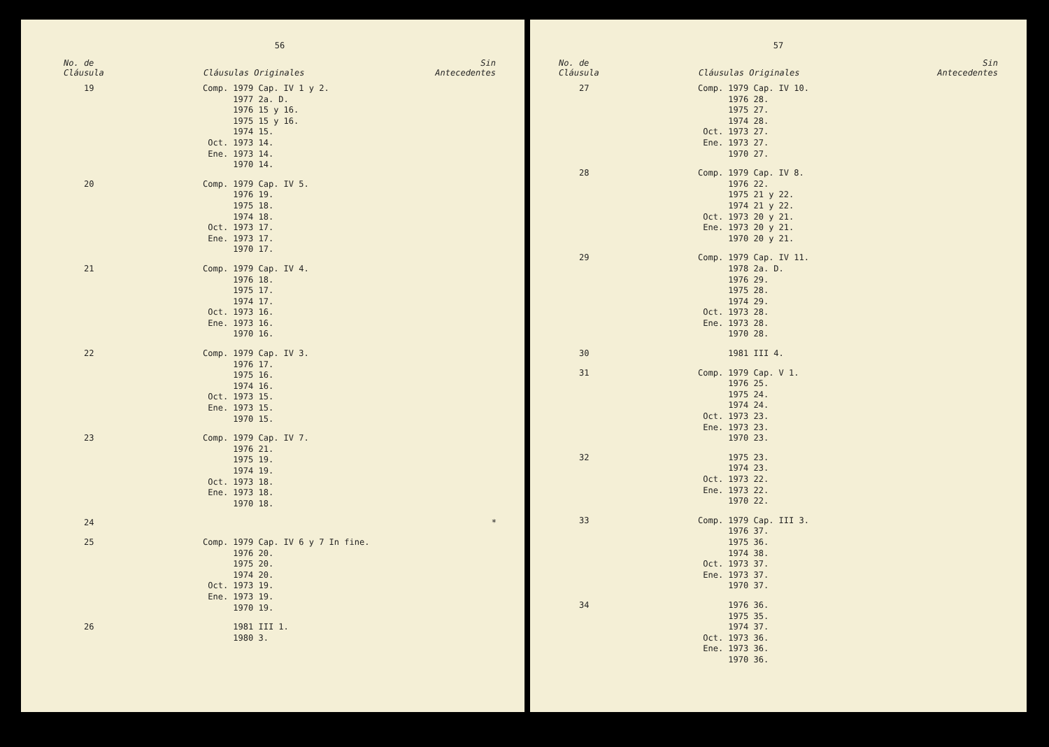56
| No. de Cláusula | Cláusulas Originales | Sin Antecedentes |
| --- | --- | --- |
| 19 | Comp. 1979 Cap. IV 1 y 2. 1977 2a. D. 1976 15 y 16. 1975 15 y 16. 1974 15. Oct. 1973 14. Ene. 1973 14. 1970 14. | |
| 20 | Comp. 1979 Cap. IV 5. 1976 19. 1975 18. 1974 18. Oct. 1973 17. Ene. 1973 17. 1970 17. | |
| 21 | Comp. 1979 Cap. IV 4. 1976 18. 1975 17. 1974 17. Oct. 1973 16. Ene. 1973 16. 1970 16. | |
| 22 | Comp. 1979 Cap. IV 3. 1976 17. 1975 16. 1974 16. Oct. 1973 15. Ene. 1973 15. 1970 15. | |
| 23 | Comp. 1979 Cap. IV 7. 1976 21. 1975 19. 1974 19. Oct. 1973 18. Ene. 1973 18. 1970 18. | |
| 24 | | * |
| 25 | Comp. 1979 Cap. IV 6 y 7 In fine. 1976 20. 1975 20. 1974 20. Oct. 1973 19. Ene. 1973 19. 1970 19. | |
| 26 | 1981 III 1. 1980 3. | |
57
| No. de Cláusula | Cláusulas Originales | Sin Antecedentes |
| --- | --- | --- |
| 27 | Comp. 1979 Cap. IV 10. 1976 28. 1975 27. 1974 28. Oct. 1973 27. Ene. 1973 27. 1970 27. | |
| 28 | Comp. 1979 Cap. IV 8. 1976 22. 1975 21 y 22. 1974 21 y 22. Oct. 1973 20 y 21. Ene. 1973 20 y 21. 1970 20 y 21. | |
| 29 | Comp. 1979 Cap. IV 11. 1978 2a. D. 1976 29. 1975 28. 1974 29. Oct. 1973 28. Ene. 1973 28. 1970 28. | |
| 30 | 1981 III 4. | |
| 31 | Comp. 1979 Cap. V 1. 1976 25. 1975 24. 1974 24. Oct. 1973 23. Ene. 1973 23. 1970 23. | |
| 32 | 1975 23. 1974 23. Oct. 1973 22. Ene. 1973 22. 1970 22. | |
| 33 | Comp. 1979 Cap. III 3. 1976 37. 1975 36. 1974 38. Oct. 1973 37. Ene. 1973 37. 1970 37. | |
| 34 | 1976 36. 1975 35. 1974 37. Oct. 1973 36. Ene. 1973 36. 1970 36. | |